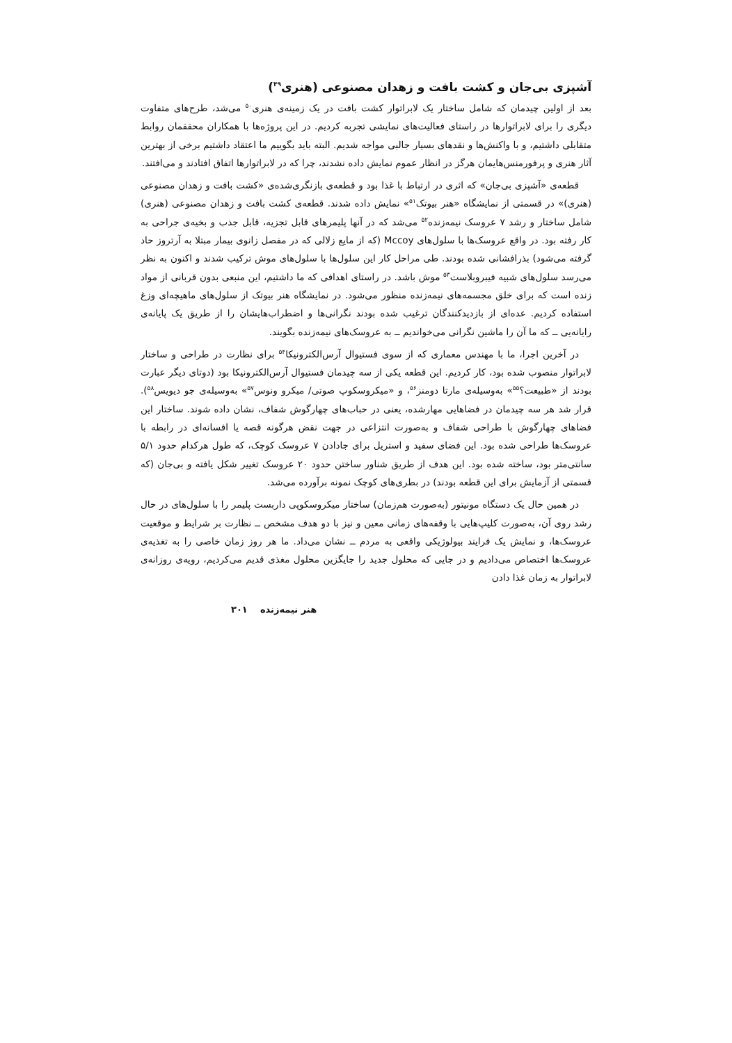آشپزی بی‌جان و کشت بافت و زهدان مصنوعی (هنری<sup>۴۹</sup>)
بعد از اولین چیدمان که شامل ساختار یک لابراتوار کشت بافت در یک زمینه‌ی هنری<sup>۵۰</sup> می‌شد، طرح‌های متفاوت دیگری را برای لابراتوارها در راستای فعالیت‌های نمایشی تجربه کردیم. در این پروژه‌ها با همکاران محققمان روابط متقابلی داشتیم، و با واکنش‌ها و نقدهای بسیار جالبی مواجه شدیم. البته باید بگوییم ما اعتقاد داشتیم برخی از بهترین آثار هنری و پرفورمنس‌هایمان هرگز در انظار عموم نمایش داده نشدند، چرا که در لابراتوارها اتفاق افتادند و می‌افتند.
قطعه‌ی «آشپزی بی‌جان» که اثری در ارتباط با غذا بود و قطعه‌ی بازنگری‌شده‌ی «کشت بافت و زهدان مصنوعی (هنری)» در قسمتی از نمایشگاه «هنر بیوتک<sup>۵۱</sup>» نمایش داده شدند. قطعه‌ی کشت بافت و زهدان مصنوعی (هنری) شامل ساختار و رشد ۷ عروسک نیمه‌زنده<sup>۵۲</sup> می‌شد که در آنها پلیمرهای قابل تجزیه، قابل جذب و بخیه‌ی جراحی به کار رفته بود. در واقع عروسک‌ها با سلول‌های Mccoy (که از مایع زلالی که در مفصل زانوی بیمار مبتلا به آرتروز حاد گرفته می‌شود) بذرافشانی شده بودند. طی مراحل کار این سلول‌ها با سلول‌های موش ترکیب شدند و اکنون به نظر می‌رسد سلول‌های شبیه فیبروبلاست<sup>۵۳</sup> موش باشد. در راستای اهدافی که ما داشتیم، این منبعی بدون قربانی از مواد زنده است که برای خلق مجسمه‌های نیمه‌زنده منظور می‌شود. در نمایشگاه هنر بیوتک از سلول‌های ماهیچه‌ای وزغ استفاده کردیم. عده‌ای از بازدیدکنندگان ترغیب شده بودند نگرانی‌ها و اضطراب‌هایشان را از طریق یک پایانه‌ی رایانه‌یی ــ که ما آن را ماشین نگرانی می‌خواندیم ــ به عروسک‌های نیمه‌زنده بگویند.
در آخرین اجرا، ما با مهندس معماری که از سوی فستیوال آرس‌الکترونیکا<sup>۵۴</sup> برای نظارت در طراحی و ساختار لابراتوار منصوب شده بود، کار کردیم. این قطعه یکی از سه چیدمان فستیوال آرس‌الکترونیکا بود (دوتای دیگر عبارت بودند از «طبیعت؟<sup>۵۵</sup>» به‌وسیله‌ی مارتا دومنز<sup>۵۶</sup>، و «میکروسکوپ صوتی/ میکرو ونوس<sup>۵۷</sup>» به‌وسیله‌ی جو دیویس<sup>۵۸</sup>). قرار شد هر سه چیدمان در فضاهایی مهارشده، یعنی در حباب‌های چهارگوش شفاف، نشان داده شوند. ساختار این فضاهای چهارگوش با طراحی شفاف و به‌صورت انتزاعی در جهت نقض هرگونه قصه یا افسانه‌ای در رابطه با عروسک‌ها طراحی شده بود. این فضای سفید و استریل برای جادادن ۷ عروسک کوچک، که طول هرکدام حدود ۵/۱ سانتی‌متر بود، ساخته شده بود. این هدف از طریق شناور ساختن حدود ۲۰ عروسک تغییر شکل یافته و بی‌جان (که قسمتی از آزمایش برای این قطعه بودند) در بطری‌های کوچک نمونه برآورده می‌شد.
در همین حال یک دستگاه مونیتور (به‌صورت هم‌زمان) ساختار میکروسکوپی داربست پلیمر را با سلول‌های در حال رشد روی آن، به‌صورت کلیپ‌هایی با وقفه‌های زمانی معین و نیز با دو هدف مشخص ــ نظارت بر شرایط و موقعیت عروسک‌ها، و نمایش یک فرایند بیولوژیکی واقعی به مردم ــ نشان می‌داد. ما هر روز زمان خاصی را به تغذیه‌ی عروسک‌ها اختصاص می‌دادیم و در جایی که محلول جدید را جایگزین محلول مغذی قدیم می‌کردیم، رویه‌ی روزانه‌ی لابراتوار به زمان غذا دادن
هنر نیمه‌زنده ۳۰۱